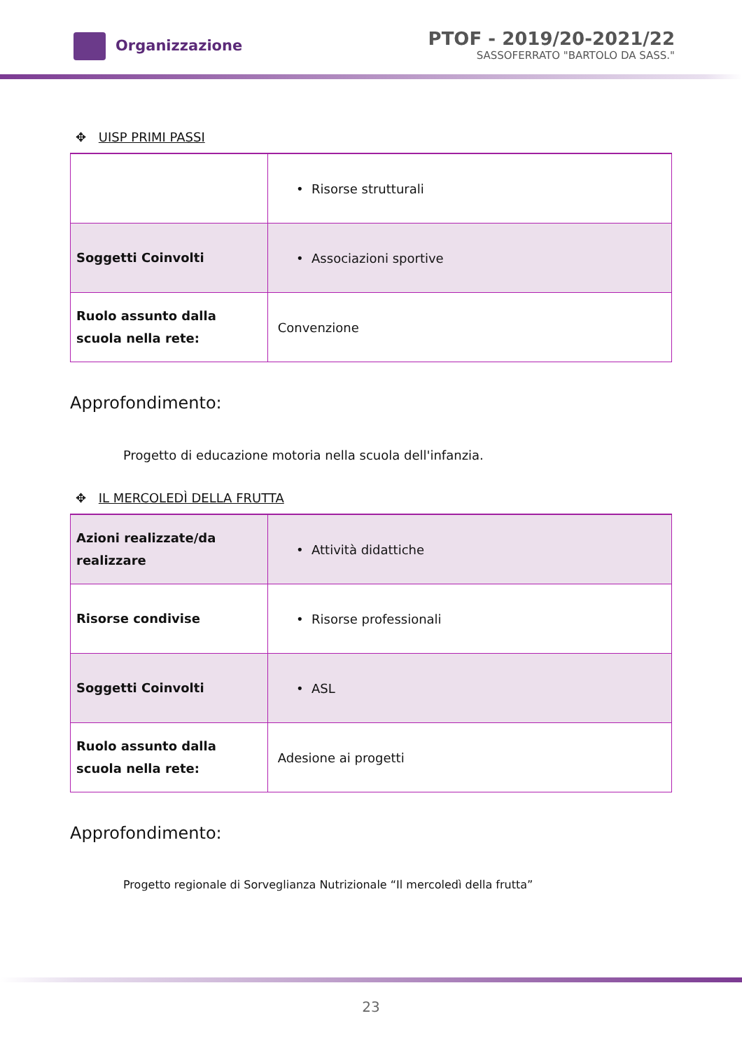Organizzazione
PTOF - 2019/20-2021/22
SASSOFERRATO "BARTOLO DA SASS."
✥ UISP PRIMI PASSI
| | • Risorse strutturali |
| Soggetti Coinvolti | • Associazioni sportive |
| Ruolo assunto dalla scuola nella rete: | Convenzione |
Approfondimento:
Progetto di educazione motoria nella scuola dell'infanzia.
✥ IL MERCOLEDÌ DELLA FRUTTA
| Azioni realizzate/da realizzare | • Attività didattiche |
| Risorse condivise | • Risorse professionali |
| Soggetti Coinvolti | • ASL |
| Ruolo assunto dalla scuola nella rete: | Adesione ai progetti |
Approfondimento:
Progetto regionale di Sorveglianza Nutrizionale “Il mercoledì della frutta”
23